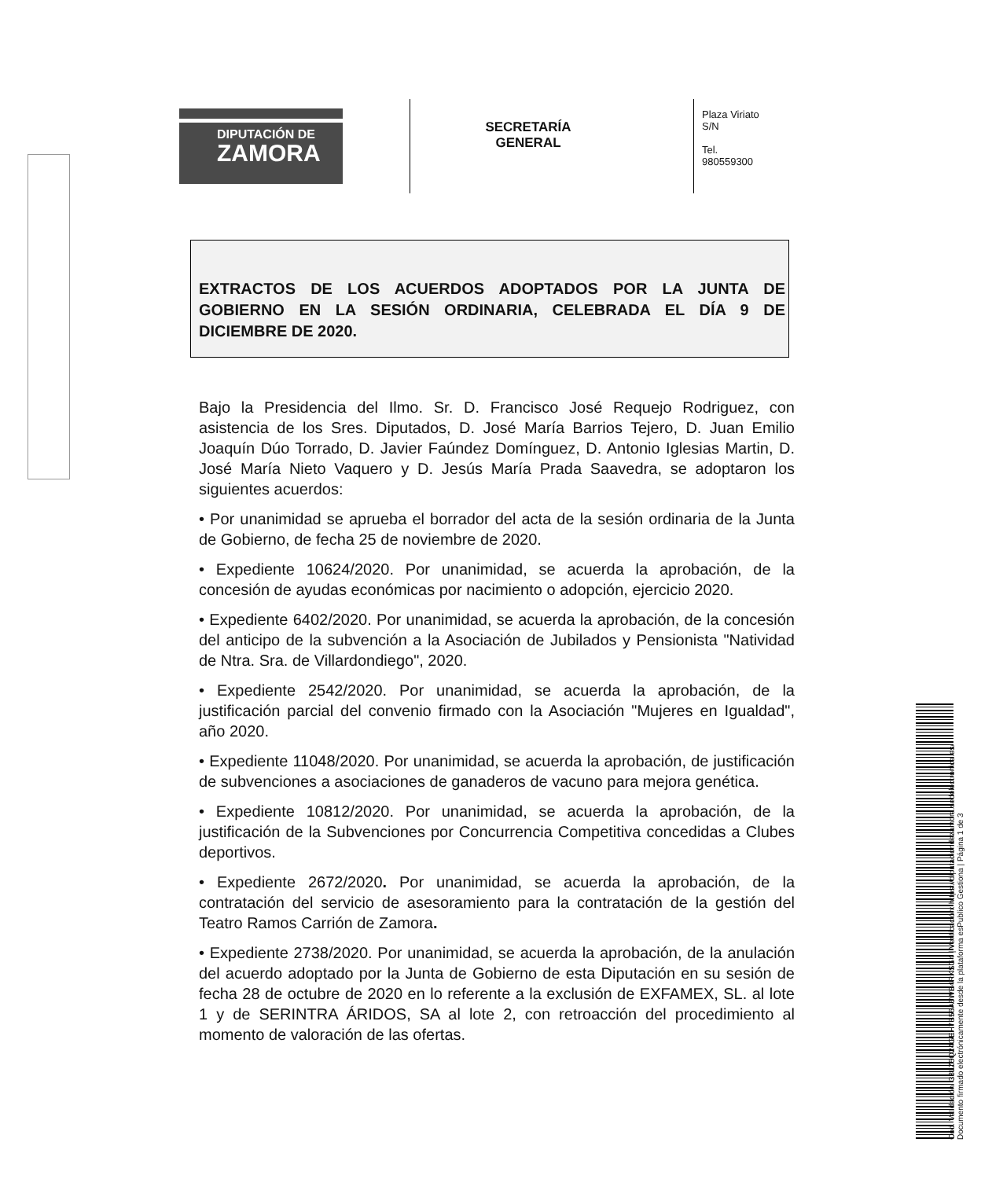DIPUTACIÓN DE
ZAMORA
SECRETARÍA
GENERAL
Plaza Viriato
S/N
Tel.
980559300
EXTRACTOS DE LOS ACUERDOS ADOPTADOS POR LA JUNTA DE GOBIERNO EN LA SESIÓN ORDINARIA, CELEBRADA EL DÍA 9 DE DICIEMBRE DE 2020.
Bajo la Presidencia del Ilmo. Sr. D. Francisco José Requejo Rodriguez, con asistencia de los Sres. Diputados, D. José María Barrios Tejero, D. Juan Emilio Joaquín Dúo Torrado, D. Javier Faúndez Domínguez, D. Antonio Iglesias Martin, D. José María Nieto Vaquero y D. Jesús María Prada Saavedra, se adoptaron los siguientes acuerdos:
• Por unanimidad se aprueba el borrador del acta de la sesión ordinaria de la Junta de Gobierno, de fecha 25 de noviembre de 2020.
• Expediente 10624/2020. Por unanimidad, se acuerda la aprobación, de la concesión de ayudas económicas por nacimiento o adopción, ejercicio 2020.
• Expediente 6402/2020. Por unanimidad, se acuerda la aprobación, de la concesión del anticipo de la subvención a la Asociación de Jubilados y Pensionista "Natividad de Ntra. Sra. de Villardondiego", 2020.
• Expediente 2542/2020. Por unanimidad, se acuerda la aprobación, de la justificación parcial del convenio firmado con la Asociación "Mujeres en Igualdad", año 2020.
• Expediente 11048/2020. Por unanimidad, se acuerda la aprobación, de justificación de subvenciones a asociaciones de ganaderos de vacuno para mejora genética.
• Expediente 10812/2020. Por unanimidad, se acuerda la aprobación, de la justificación de la Subvenciones por Concurrencia Competitiva concedidas a Clubes deportivos.
• Expediente 2672/2020. Por unanimidad, se acuerda la aprobación, de la contratación del servicio de asesoramiento para la contratación de la gestión del Teatro Ramos Carrión de Zamora.
• Expediente 2738/2020. Por unanimidad, se acuerda la aprobación, de la anulación del acuerdo adoptado por la Junta de Gobierno de esta Diputación en su sesión de fecha 28 de octubre de 2020 en lo referente a la exclusión de EXFAMEX, SL. al lote 1 y de SERINTRA ÁRIDOS, SA al lote 2, con retroacción del procedimiento al momento de valoración de las ofertas.
Cód. Validación: 33LZ5Q24GEH7S56A5WE4RKSG4 | Verificación: https://diputaciondezamora.sedelectronica.es/
Documento firmado electrónicamente desde la plataforma esPublico Gestiona | Página 1 de 3